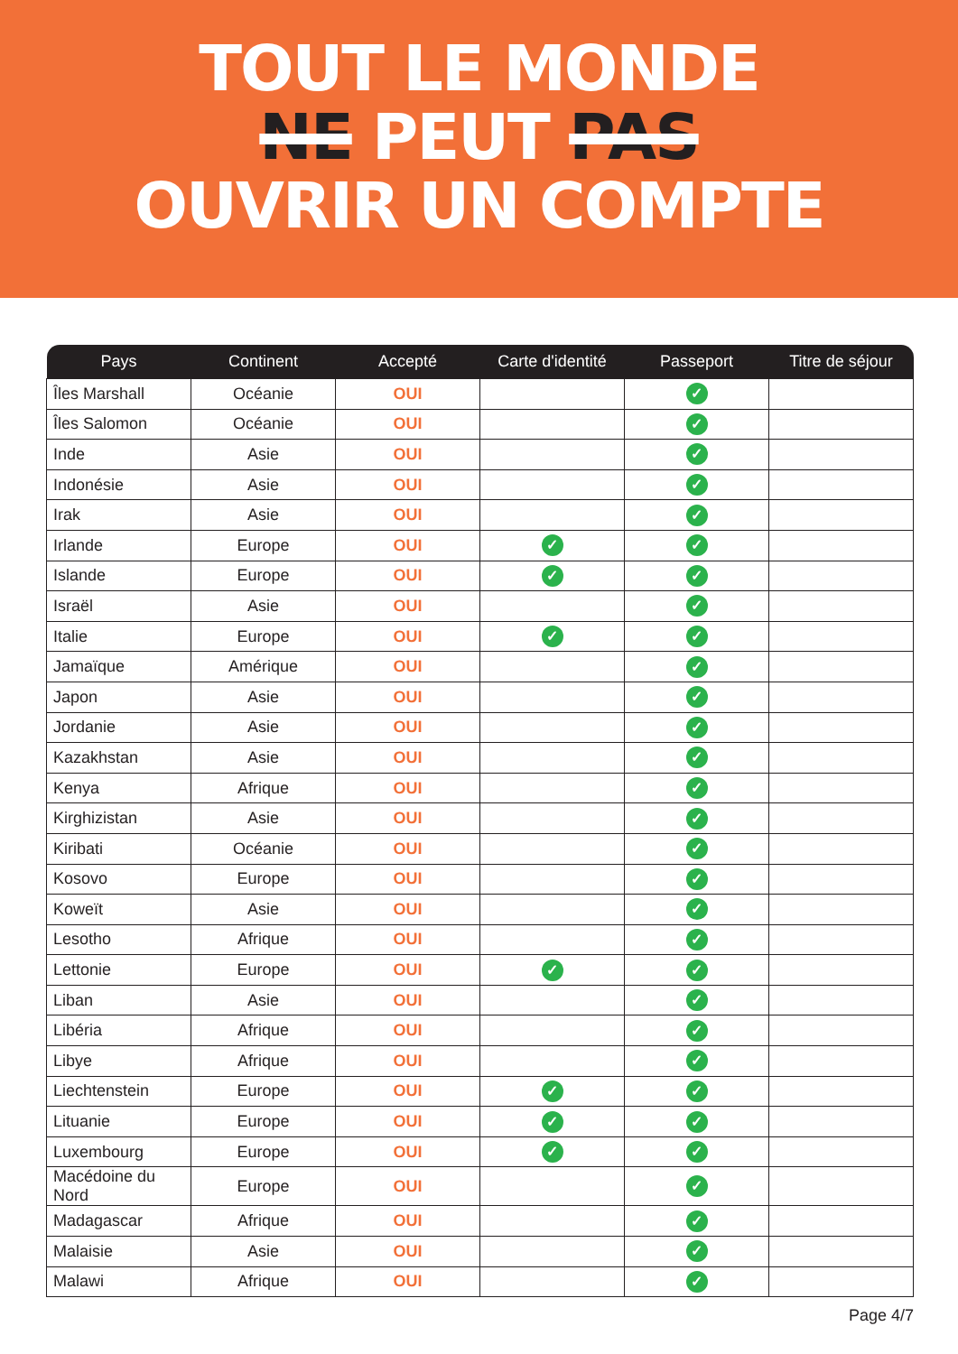TOUT LE MONDE
NE PEUT PAS
OUVRIR UN COMPTE
| Pays | Continent | Accepté | Carte d'identité | Passeport | Titre de séjour |
| --- | --- | --- | --- | --- | --- |
| Îles Marshall | Océanie | OUI | | ✓ | |
| Îles Salomon | Océanie | OUI | | ✓ | |
| Inde | Asie | OUI | | ✓ | |
| Indonésie | Asie | OUI | | ✓ | |
| Irak | Asie | OUI | | ✓ | |
| Irlande | Europe | OUI | ✓ | ✓ | |
| Islande | Europe | OUI | ✓ | ✓ | |
| Israël | Asie | OUI | | ✓ | |
| Italie | Europe | OUI | ✓ | ✓ | |
| Jamaïque | Amérique | OUI | | ✓ | |
| Japon | Asie | OUI | | ✓ | |
| Jordanie | Asie | OUI | | ✓ | |
| Kazakhstan | Asie | OUI | | ✓ | |
| Kenya | Afrique | OUI | | ✓ | |
| Kirghizistan | Asie | OUI | | ✓ | |
| Kiribati | Océanie | OUI | | ✓ | |
| Kosovo | Europe | OUI | | ✓ | |
| Koweït | Asie | OUI | | ✓ | |
| Lesotho | Afrique | OUI | | ✓ | |
| Lettonie | Europe | OUI | ✓ | ✓ | |
| Liban | Asie | OUI | | ✓ | |
| Libéria | Afrique | OUI | | ✓ | |
| Libye | Afrique | OUI | | ✓ | |
| Liechtenstein | Europe | OUI | ✓ | ✓ | |
| Lituanie | Europe | OUI | ✓ | ✓ | |
| Luxembourg | Europe | OUI | ✓ | ✓ | |
| Macédoine du Nord | Europe | OUI | | ✓ | |
| Madagascar | Afrique | OUI | | ✓ | |
| Malaisie | Asie | OUI | | ✓ | |
| Malawi | Afrique | OUI | | ✓ | |
Page 4/7